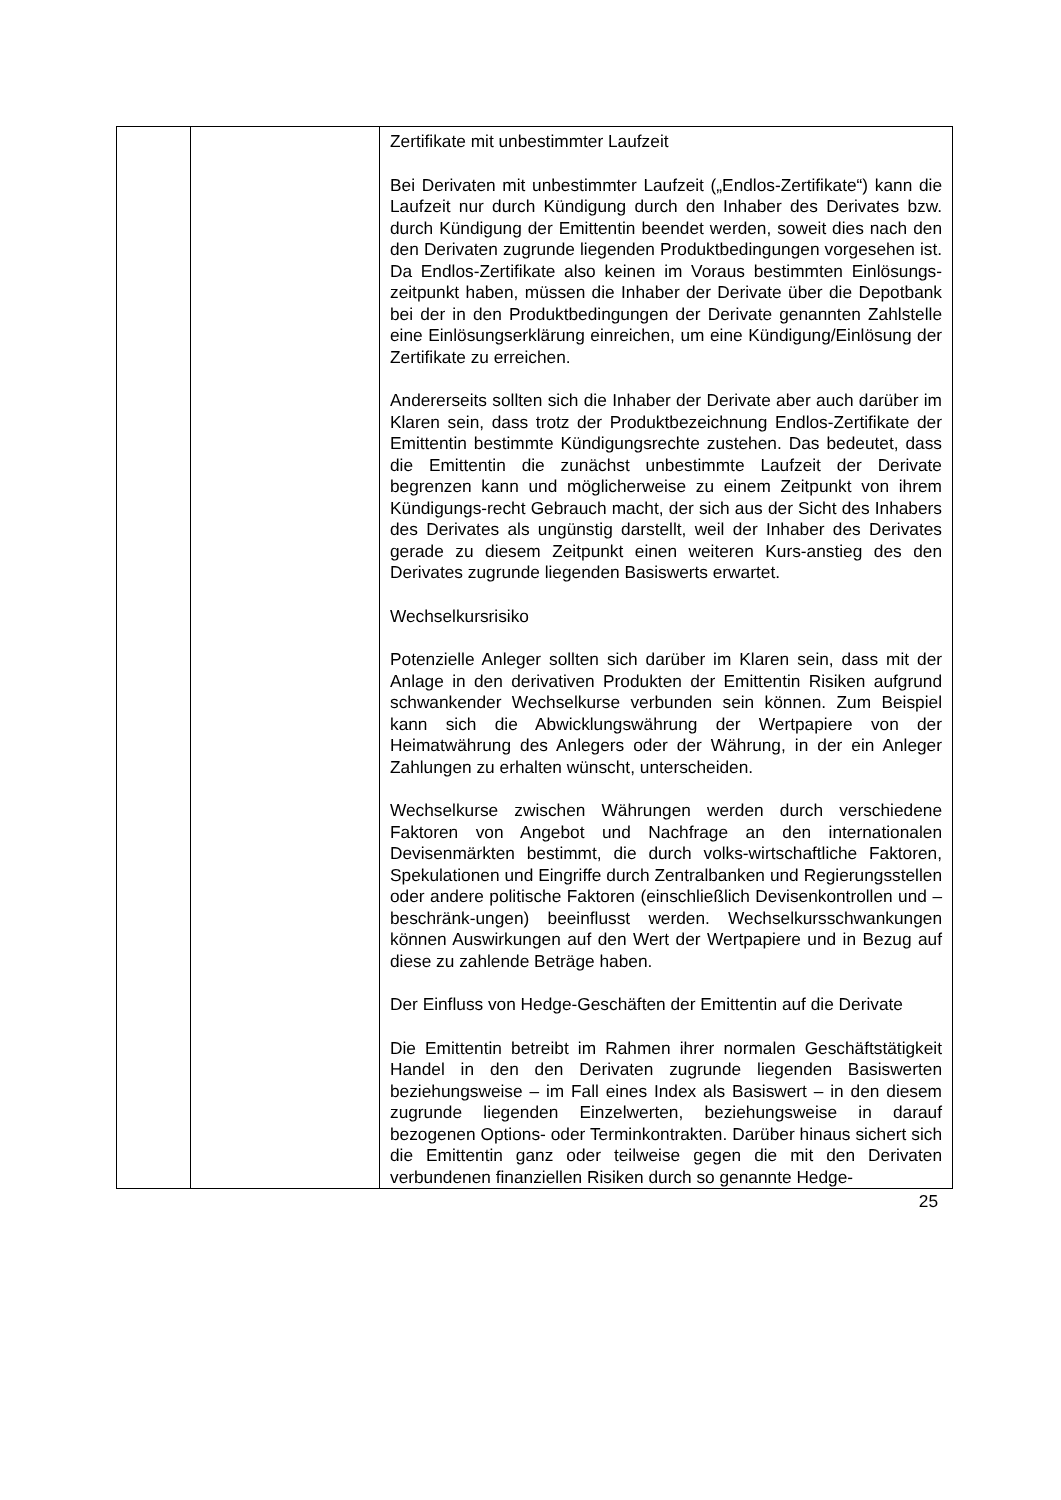| | | Zertifikate mit unbestimmter Laufzeit Bei Derivaten mit unbestimmter Laufzeit („Endlos-Zertifikate“) kann die Laufzeit nur durch Kündigung durch den Inhaber des Derivates bzw. durch Kündigung der Emittentin beendet werden, soweit dies nach den den Derivaten zugrunde liegenden Produktbedingungen vorgesehen ist. Da Endlos-Zertifikate also keinen im Voraus bestimmten Einlösungs-zeitpunkt haben, müssen die Inhaber der Derivate über die Depotbank bei der in den Produktbedingungen der Derivate genannten Zahlstelle eine Einlösungserklärung einreichen, um eine Kündigung/Einlösung der Zertifikate zu erreichen. Andererseits sollten sich die Inhaber der Derivate aber auch darüber im Klaren sein, dass trotz der Produktbezeichnung Endlos-Zertifikate der Emittentin bestimmte Kündigungsrechte zustehen. Das bedeutet, dass die Emittentin die zunächst unbestimmte Laufzeit der Derivate begrenzen kann und möglicherweise zu einem Zeitpunkt von ihrem Kündigungs-recht Gebrauch macht, der sich aus der Sicht des Inhabers des Derivates als ungünstig darstellt, weil der Inhaber des Derivates gerade zu diesem Zeitpunkt einen weiteren Kurs-anstieg des den Derivates zugrunde liegenden Basiswerts erwartet. Wechselkursrisiko Potenzielle Anleger sollten sich darüber im Klaren sein, dass mit der Anlage in den derivativen Produkten der Emittentin Risiken aufgrund schwankender Wechselkurse verbunden sein können. Zum Beispiel kann sich die Abwicklungswährung der Wertpapiere von der Heimatwährung des Anlegers oder der Währung, in der ein Anleger Zahlungen zu erhalten wünscht, unterscheiden. Wechselkurse zwischen Währungen werden durch verschiedene Faktoren von Angebot und Nachfrage an den internationalen Devisenmärkten bestimmt, die durch volks-wirtschaftliche Faktoren, Spekulationen und Eingriffe durch Zentralbanken und Regierungsstellen oder andere politische Faktoren (einschließlich Devisenkontrollen und –beschränk-ungen) beeinflusst werden. Wechselkursschwankungen können Auswirkungen auf den Wert der Wertpapiere und in Bezug auf diese zu zahlende Beträge haben. Der Einfluss von Hedge-Geschäften der Emittentin auf die Derivate Die Emittentin betreibt im Rahmen ihrer normalen Geschäftstätigkeit Handel in den den Derivaten zugrunde liegenden Basiswerten beziehungsweise – im Fall eines Index als Basiswert – in den diesem zugrunde liegenden Einzelwerten, beziehungsweise in darauf bezogenen Options- oder Terminkontrakten. Darüber hinaus sichert sich die Emittentin ganz oder teilweise gegen die mit den Derivaten verbundenen finanziellen Risiken durch so genannte Hedge- |
25